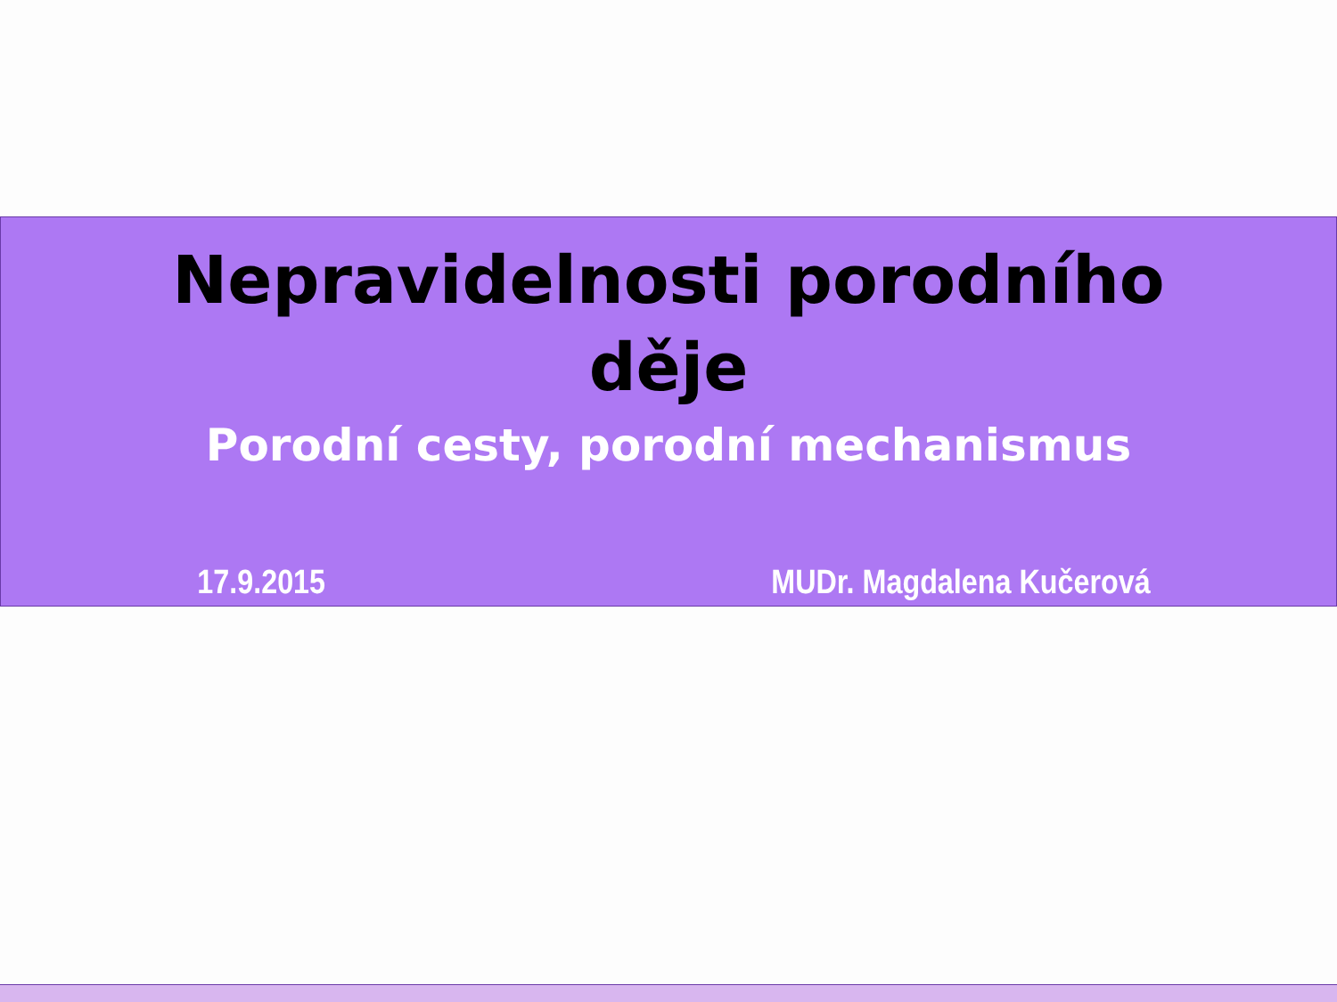Nepravidelnosti porodního
děje
Porodní cesty, porodní mechanismus
17.9.2015 MUDr. Magdalena Kučerová